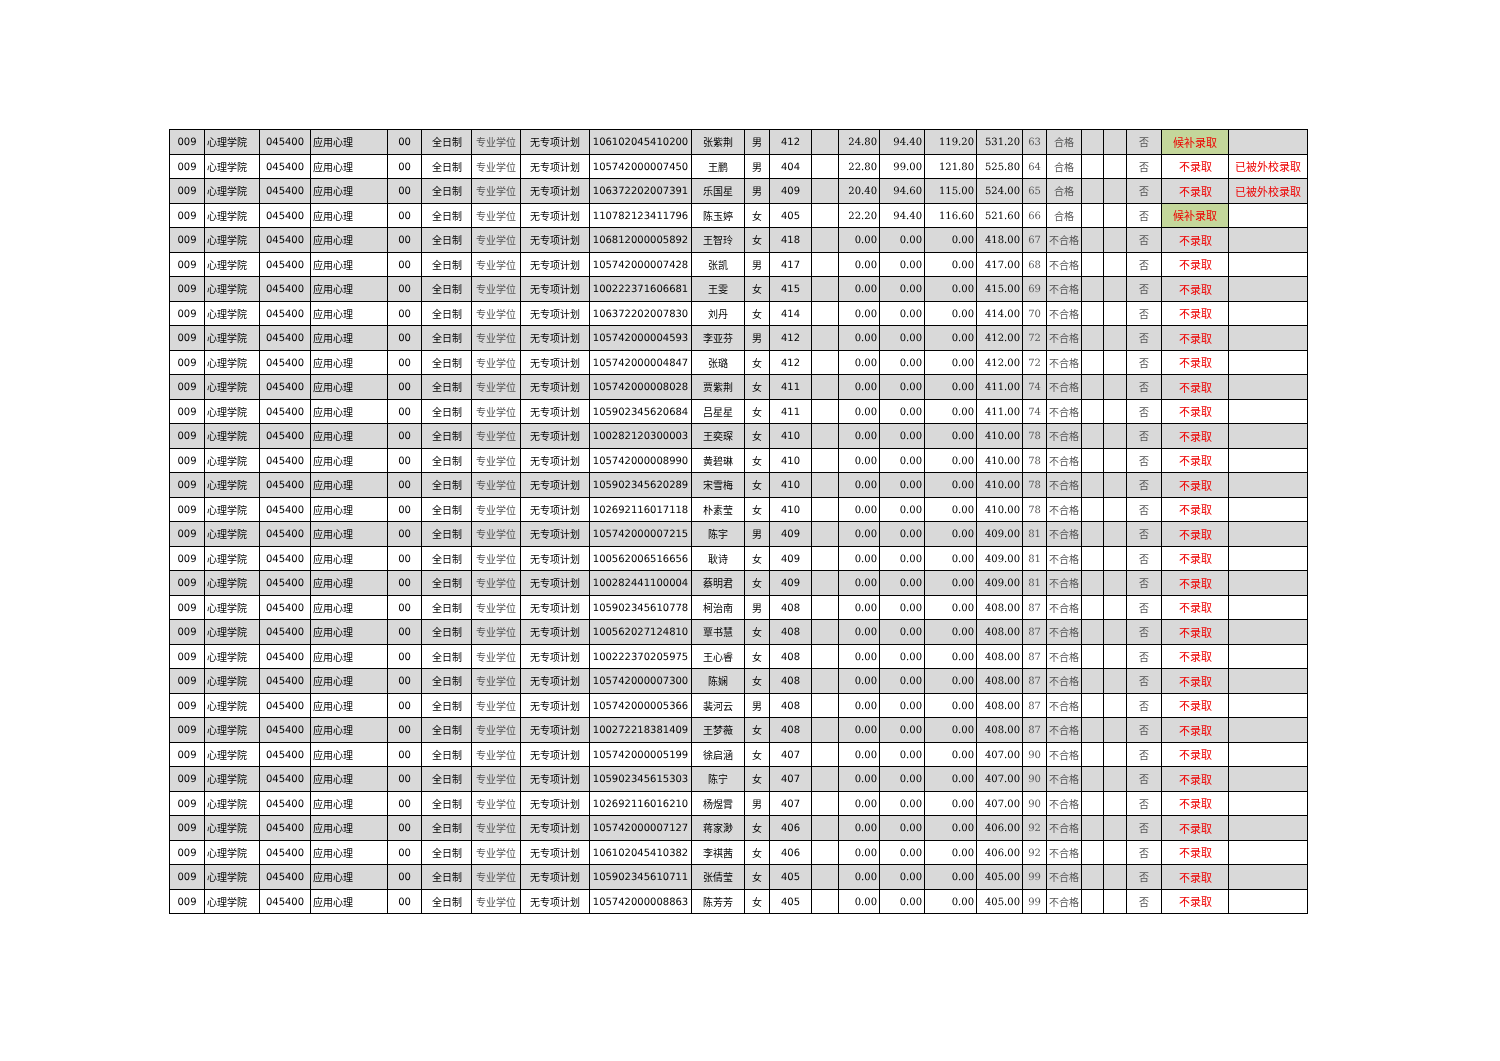| 009 | 心理学院 | 045400 | 应用心理 | 00 | 全日制 | 专业学位 | 无专项计划 | 106102045410200 | 张紫荆 | 男 | 412 | | 24.80 | 94.40 | 119.20 | 531.20 | 63 | 合格 | | | 否 | 候补录取 | |
| 009 | 心理学院 | 045400 | 应用心理 | 00 | 全日制 | 专业学位 | 无专项计划 | 105742000007450 | 王鹏 | 男 | 404 | | 22.80 | 99.00 | 121.80 | 525.80 | 64 | 合格 | | | 否 | 不录取 | 已被外校录取 |
| 009 | 心理学院 | 045400 | 应用心理 | 00 | 全日制 | 专业学位 | 无专项计划 | 106372202007391 | 乐国星 | 男 | 409 | | 20.40 | 94.60 | 115.00 | 524.00 | 65 | 合格 | | | 否 | 不录取 | 已被外校录取 |
| 009 | 心理学院 | 045400 | 应用心理 | 00 | 全日制 | 专业学位 | 无专项计划 | 110782123411796 | 陈玉婷 | 女 | 405 | | 22.20 | 94.40 | 116.60 | 521.60 | 66 | 合格 | | | 否 | 候补录取 | |
| 009 | 心理学院 | 045400 | 应用心理 | 00 | 全日制 | 专业学位 | 无专项计划 | 106812000005892 | 王智玲 | 女 | 418 | | 0.00 | 0.00 | 0.00 | 418.00 | 67 | 不合格 | | | 否 | 不录取 | |
| 009 | 心理学院 | 045400 | 应用心理 | 00 | 全日制 | 专业学位 | 无专项计划 | 105742000007428 | 张凯 | 男 | 417 | | 0.00 | 0.00 | 0.00 | 417.00 | 68 | 不合格 | | | 否 | 不录取 | |
| 009 | 心理学院 | 045400 | 应用心理 | 00 | 全日制 | 专业学位 | 无专项计划 | 100222371606681 | 王雯 | 女 | 415 | | 0.00 | 0.00 | 0.00 | 415.00 | 69 | 不合格 | | | 否 | 不录取 | |
| 009 | 心理学院 | 045400 | 应用心理 | 00 | 全日制 | 专业学位 | 无专项计划 | 106372202007830 | 刘丹 | 女 | 414 | | 0.00 | 0.00 | 0.00 | 414.00 | 70 | 不合格 | | | 否 | 不录取 | |
| 009 | 心理学院 | 045400 | 应用心理 | 00 | 全日制 | 专业学位 | 无专项计划 | 105742000004593 | 李亚芬 | 男 | 412 | | 0.00 | 0.00 | 0.00 | 412.00 | 72 | 不合格 | | | 否 | 不录取 | |
| 009 | 心理学院 | 045400 | 应用心理 | 00 | 全日制 | 专业学位 | 无专项计划 | 105742000004847 | 张璐 | 女 | 412 | | 0.00 | 0.00 | 0.00 | 412.00 | 72 | 不合格 | | | 否 | 不录取 | |
| 009 | 心理学院 | 045400 | 应用心理 | 00 | 全日制 | 专业学位 | 无专项计划 | 105742000008028 | 贾紫荆 | 女 | 411 | | 0.00 | 0.00 | 0.00 | 411.00 | 74 | 不合格 | | | 否 | 不录取 | |
| 009 | 心理学院 | 045400 | 应用心理 | 00 | 全日制 | 专业学位 | 无专项计划 | 105902345620684 | 吕星星 | 女 | 411 | | 0.00 | 0.00 | 0.00 | 411.00 | 74 | 不合格 | | | 否 | 不录取 | |
| 009 | 心理学院 | 045400 | 应用心理 | 00 | 全日制 | 专业学位 | 无专项计划 | 100282120300003 | 王奕琛 | 女 | 410 | | 0.00 | 0.00 | 0.00 | 410.00 | 78 | 不合格 | | | 否 | 不录取 | |
| 009 | 心理学院 | 045400 | 应用心理 | 00 | 全日制 | 专业学位 | 无专项计划 | 105742000008990 | 黄碧琳 | 女 | 410 | | 0.00 | 0.00 | 0.00 | 410.00 | 78 | 不合格 | | | 否 | 不录取 | |
| 009 | 心理学院 | 045400 | 应用心理 | 00 | 全日制 | 专业学位 | 无专项计划 | 105902345620289 | 宋雪梅 | 女 | 410 | | 0.00 | 0.00 | 0.00 | 410.00 | 78 | 不合格 | | | 否 | 不录取 | |
| 009 | 心理学院 | 045400 | 应用心理 | 00 | 全日制 | 专业学位 | 无专项计划 | 102692116017118 | 朴素莹 | 女 | 410 | | 0.00 | 0.00 | 0.00 | 410.00 | 78 | 不合格 | | | 否 | 不录取 | |
| 009 | 心理学院 | 045400 | 应用心理 | 00 | 全日制 | 专业学位 | 无专项计划 | 105742000007215 | 陈宇 | 男 | 409 | | 0.00 | 0.00 | 0.00 | 409.00 | 81 | 不合格 | | | 否 | 不录取 | |
| 009 | 心理学院 | 045400 | 应用心理 | 00 | 全日制 | 专业学位 | 无专项计划 | 100562006516656 | 耿诗 | 女 | 409 | | 0.00 | 0.00 | 0.00 | 409.00 | 81 | 不合格 | | | 否 | 不录取 | |
| 009 | 心理学院 | 045400 | 应用心理 | 00 | 全日制 | 专业学位 | 无专项计划 | 100282441100004 | 蔡明君 | 女 | 409 | | 0.00 | 0.00 | 0.00 | 409.00 | 81 | 不合格 | | | 否 | 不录取 | |
| 009 | 心理学院 | 045400 | 应用心理 | 00 | 全日制 | 专业学位 | 无专项计划 | 105902345610778 | 柯治南 | 男 | 408 | | 0.00 | 0.00 | 0.00 | 408.00 | 87 | 不合格 | | | 否 | 不录取 | |
| 009 | 心理学院 | 045400 | 应用心理 | 00 | 全日制 | 专业学位 | 无专项计划 | 100562027124810 | 覃书慧 | 女 | 408 | | 0.00 | 0.00 | 0.00 | 408.00 | 87 | 不合格 | | | 否 | 不录取 | |
| 009 | 心理学院 | 045400 | 应用心理 | 00 | 全日制 | 专业学位 | 无专项计划 | 100222370205975 | 王心睿 | 女 | 408 | | 0.00 | 0.00 | 0.00 | 408.00 | 87 | 不合格 | | | 否 | 不录取 | |
| 009 | 心理学院 | 045400 | 应用心理 | 00 | 全日制 | 专业学位 | 无专项计划 | 105742000007300 | 陈娴 | 女 | 408 | | 0.00 | 0.00 | 0.00 | 408.00 | 87 | 不合格 | | | 否 | 不录取 | |
| 009 | 心理学院 | 045400 | 应用心理 | 00 | 全日制 | 专业学位 | 无专项计划 | 105742000005366 | 裴河云 | 男 | 408 | | 0.00 | 0.00 | 0.00 | 408.00 | 87 | 不合格 | | | 否 | 不录取 | |
| 009 | 心理学院 | 045400 | 应用心理 | 00 | 全日制 | 专业学位 | 无专项计划 | 100272218381409 | 王梦薇 | 女 | 408 | | 0.00 | 0.00 | 0.00 | 408.00 | 87 | 不合格 | | | 否 | 不录取 | |
| 009 | 心理学院 | 045400 | 应用心理 | 00 | 全日制 | 专业学位 | 无专项计划 | 105742000005199 | 徐启涵 | 女 | 407 | | 0.00 | 0.00 | 0.00 | 407.00 | 90 | 不合格 | | | 否 | 不录取 | |
| 009 | 心理学院 | 045400 | 应用心理 | 00 | 全日制 | 专业学位 | 无专项计划 | 105902345615303 | 陈宁 | 女 | 407 | | 0.00 | 0.00 | 0.00 | 407.00 | 90 | 不合格 | | | 否 | 不录取 | |
| 009 | 心理学院 | 045400 | 应用心理 | 00 | 全日制 | 专业学位 | 无专项计划 | 102692116016210 | 杨煜霄 | 男 | 407 | | 0.00 | 0.00 | 0.00 | 407.00 | 90 | 不合格 | | | 否 | 不录取 | |
| 009 | 心理学院 | 045400 | 应用心理 | 00 | 全日制 | 专业学位 | 无专项计划 | 105742000007127 | 蒋家渺 | 女 | 406 | | 0.00 | 0.00 | 0.00 | 406.00 | 92 | 不合格 | | | 否 | 不录取 | |
| 009 | 心理学院 | 045400 | 应用心理 | 00 | 全日制 | 专业学位 | 无专项计划 | 106102045410382 | 李祺茜 | 女 | 406 | | 0.00 | 0.00 | 0.00 | 406.00 | 92 | 不合格 | | | 否 | 不录取 | |
| 009 | 心理学院 | 045400 | 应用心理 | 00 | 全日制 | 专业学位 | 无专项计划 | 105902345610711 | 张倩莹 | 女 | 405 | | 0.00 | 0.00 | 0.00 | 405.00 | 99 | 不合格 | | | 否 | 不录取 | |
| 009 | 心理学院 | 045400 | 应用心理 | 00 | 全日制 | 专业学位 | 无专项计划 | 105742000008863 | 陈芳芳 | 女 | 405 | | 0.00 | 0.00 | 0.00 | 405.00 | 99 | 不合格 | | | 否 | 不录取 | |